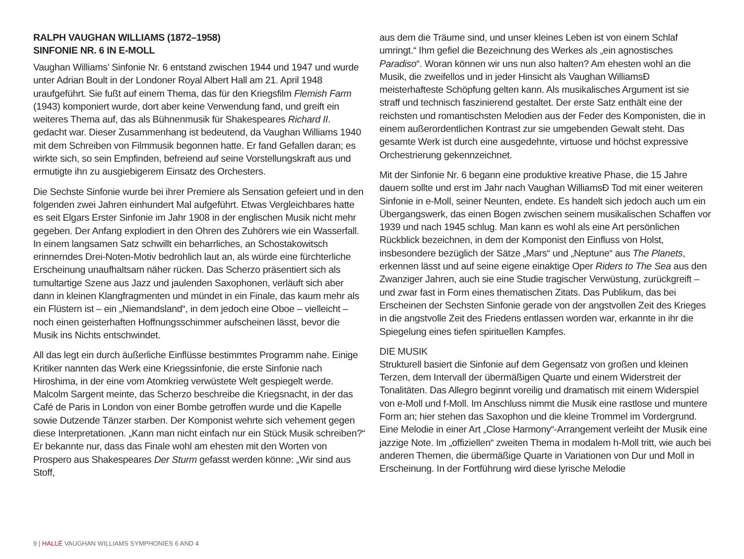RALPH VAUGHAN WILLIAMS (1872–1958)
SINFONIE NR. 6 IN E-MOLL
Vaughan Williams’ Sinfonie Nr. 6 entstand zwischen 1944 und 1947 und wurde unter Adrian Boult in der Londoner Royal Albert Hall am 21. April 1948 uraufgeführt. Sie fußt auf einem Thema, das für den Kriegsfilm Flemish Farm (1943) komponiert wurde, dort aber keine Verwendung fand, und greift ein weiteres Thema auf, das als Bühnenmusik für Shakespeares Richard II. gedacht war. Dieser Zusammenhang ist bedeutend, da Vaughan Williams 1940 mit dem Schreiben von Filmmusik begonnen hatte. Er fand Gefallen daran; es wirkte sich, so sein Empfinden, befreiend auf seine Vorstellungskraft aus und ermutigte ihn zu ausgiebigerem Einsatz des Orchesters.
Die Sechste Sinfonie wurde bei ihrer Premiere als Sensation gefeiert und in den folgenden zwei Jahren einhundert Mal aufgeführt. Etwas Vergleichbares hatte es seit Elgars Erster Sinfonie im Jahr 1908 in der englischen Musik nicht mehr gegeben. Der Anfang explodiert in den Ohren des Zuhörers wie ein Wasserfall. In einem langsamen Satz schwillt ein beharrliches, an Schostakowitsch erinnerndes Drei-Noten-Motiv bedrohlich laut an, als würde eine fürchterliche Erscheinung unaufhaltsam näher rücken. Das Scherzo präsentiert sich als tumultartige Szene aus Jazz und jaulenden Saxophonen, verläuft sich aber dann in kleinen Klangfragmenten und mündet in ein Finale, das kaum mehr als ein Flüstern ist – ein „Niemandsland“, in dem jedoch eine Oboe – vielleicht – noch einen geisterhaften Hoffnungsschimmer aufscheinen lässt, bevor die Musik ins Nichts entschwindet.
All das legt ein durch äußerliche Einflüsse bestimmtes Programm nahe. Einige Kritiker nannten das Werk eine Kriegssinfonie, die erste Sinfonie nach Hiroshima, in der eine vom Atomkrieg verwüstete Welt gespiegelt werde. Malcolm Sargent meinte, das Scherzo beschreibe die Kriegsnacht, in der das Café de Paris in London von einer Bombe getroffen wurde und die Kapelle sowie Dutzende Tänzer starben. Der Komponist wehrte sich vehement gegen diese Interpretationen. „Kann man nicht einfach nur ein Stück Musik schreiben?“ Er bekannte nur, dass das Finale wohl am ehesten mit den Worten von Prospero aus Shakespeares Der Sturm gefasst werden könne: „Wir sind aus Stoff,
aus dem die Träume sind, und unser kleines Leben ist von einem Schlaf umringt.“ Ihm gefiel die Bezeichnung des Werkes als „ein agnostisches Paradiso“. Woran können wir uns nun also halten? Am ehesten wohl an die Musik, die zweifellos und in jeder Hinsicht als Vaughan WilliamsÐ meisterhafteste Schöpfung gelten kann. Als musikalisches Argument ist sie straff und technisch faszinierend gestaltet. Der erste Satz enthält eine der reichsten und romantischsten Melodien aus der Feder des Komponisten, die in einem außerordentlichen Kontrast zur sie umgebenden Gewalt steht. Das gesamte Werk ist durch eine ausgedehnte, virtuose und höchst expressive Orchestrierung gekennzeichnet.
Mit der Sinfonie Nr. 6 begann eine produktive kreative Phase, die 15 Jahre dauern sollte und erst im Jahr nach Vaughan WilliamsÐ Tod mit einer weiteren Sinfonie in e-Moll, seiner Neunten, endete. Es handelt sich jedoch auch um ein Übergangswerk, das einen Bogen zwischen seinem musikalischen Schaffen vor 1939 und nach 1945 schlug. Man kann es wohl als eine Art persönlichen Rückblick bezeichnen, in dem der Komponist den Einfluss von Holst, insbesondere bezüglich der Sätze „Mars“ und „Neptune“ aus The Planets, erkennen lässt und auf seine eigene einaktige Oper Riders to The Sea aus den Zwanziger Jahren, auch sie eine Studie tragischer Verwüstung, zurückgreift – und zwar fast in Form eines thematischen Zitats. Das Publikum, das bei Erscheinen der Sechsten Sinfonie gerade von der angstvollen Zeit des Krieges in die angstvolle Zeit des Friedens entlassen worden war, erkannte in ihr die Spiegelung eines tiefen spirituellen Kampfes.
DIE MUSIK
Strukturell basiert die Sinfonie auf dem Gegensatz von großen und kleinen Terzen, dem Intervall der übermäßigen Quarte und einem Widerstreit der Tonalitäten. Das Allegro beginnt voreilig und dramatisch mit einem Widerspiel von e-Moll und f-Moll. Im Anschluss nimmt die Musik eine rastlose und muntere Form an; hier stehen das Saxophon und die kleine Trommel im Vordergrund. Eine Melodie in einer Art „Close Harmony“-Arrangement verleiht der Musik eine jazzige Note. Im „offiziellen“ zweiten Thema in modalem h-Moll tritt, wie auch bei anderen Themen, die übermäßige Quarte in Variationen von Dur und Moll in Erscheinung. In der Fortführung wird diese lyrische Melodie
9 | HALLÉ VAUGHAN WILLIAMS SYMPHONIES 6 AND 4